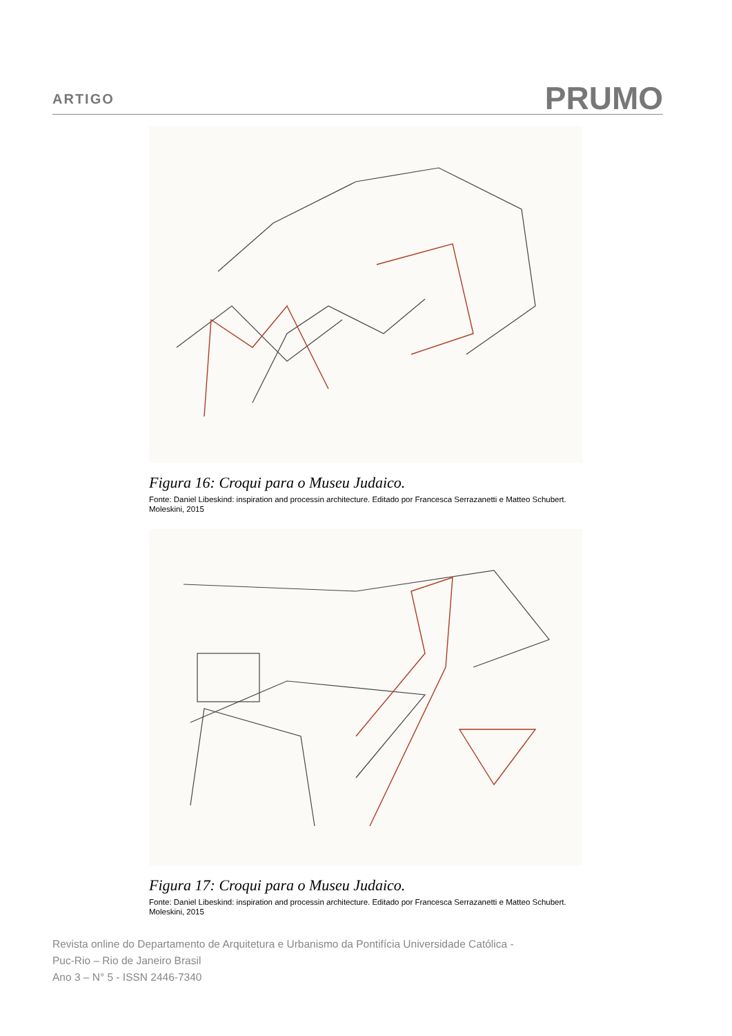ARTIGO
PRUMO
Figura 16: Croqui para o Museu Judaico.
Fonte: Daniel Libeskind: inspiration and processin architecture. Editado por Francesca Serrazanetti e Matteo Schubert. Moleskini, 2015
Figura 17: Croqui para o Museu Judaico.
Fonte: Daniel Libeskind: inspiration and processin architecture. Editado por Francesca Serrazanetti e Matteo Schubert. Moleskini, 2015
Revista online do Departamento de Arquitetura e Urbanismo da Pontifícia Universidade Católica -
Puc-Rio – Rio de Janeiro Brasil
Ano 3 – N° 5 - ISSN 2446-7340